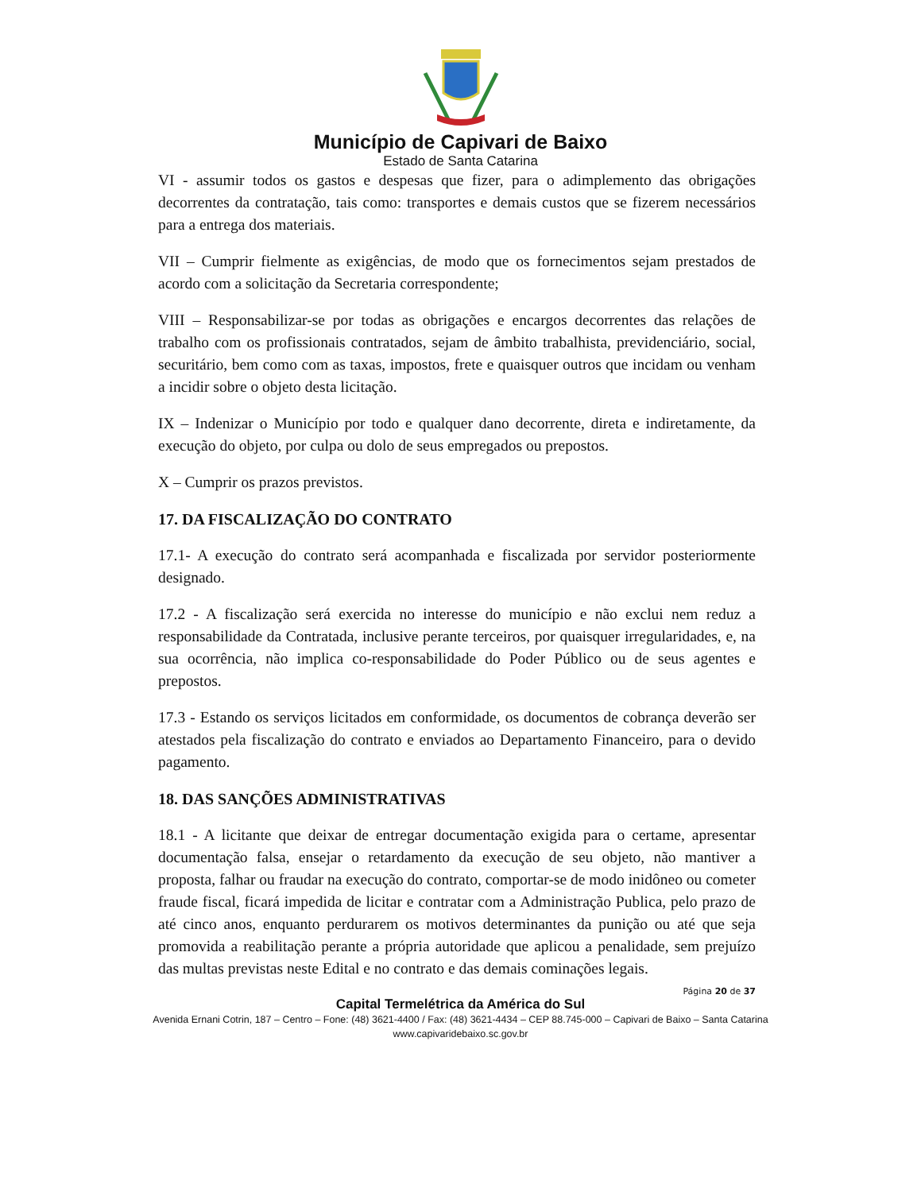Município de Capivari de Baixo
Estado de Santa Catarina
VI - assumir todos os gastos e despesas que fizer, para o adimplemento das obrigações decorrentes da contratação, tais como: transportes e demais custos que se fizerem necessários para a entrega dos materiais.
VII – Cumprir fielmente as exigências, de modo que os fornecimentos sejam prestados de acordo com a solicitação da Secretaria correspondente;
VIII – Responsabilizar-se por todas as obrigações e encargos decorrentes das relações de trabalho com os profissionais contratados, sejam de âmbito trabalhista, previdenciário, social, securitário, bem como com as taxas, impostos, frete e quaisquer outros que incidam ou venham a incidir sobre o objeto desta licitação.
IX – Indenizar o Município por todo e qualquer dano decorrente, direta e indiretamente, da execução do objeto, por culpa ou dolo de seus empregados ou prepostos.
X – Cumprir os prazos previstos.
17. DA FISCALIZAÇÃO DO CONTRATO
17.1- A execução do contrato será acompanhada e fiscalizada por servidor posteriormente designado.
17.2 - A fiscalização será exercida no interesse do município e não exclui nem reduz a responsabilidade da Contratada, inclusive perante terceiros, por quaisquer irregularidades, e, na sua ocorrência, não implica co-responsabilidade do Poder Público ou de seus agentes e prepostos.
17.3 - Estando os serviços licitados em conformidade, os documentos de cobrança deverão ser atestados pela fiscalização do contrato e enviados ao Departamento Financeiro, para o devido pagamento.
18. DAS SANÇÕES ADMINISTRATIVAS
18.1 - A licitante que deixar de entregar documentação exigida para o certame, apresentar documentação falsa, ensejar o retardamento da execução de seu objeto, não mantiver a proposta, falhar ou fraudar na execução do contrato, comportar-se de modo inidôneo ou cometer fraude fiscal, ficará impedida de licitar e contratar com a Administração Publica, pelo prazo de até cinco anos, enquanto perdurarem os motivos determinantes da punição ou até que seja promovida a reabilitação perante a própria autoridade que aplicou a penalidade, sem prejuízo das multas previstas neste Edital e no contrato e das demais cominações legais.
Página 20 de 37
Capital Termelétrica da América do Sul
Avenida Ernani Cotrin, 187 – Centro – Fone: (48) 3621-4400 / Fax: (48) 3621-4434 – CEP 88.745-000 – Capivari de Baixo – Santa Catarina
www.capivaridebaixo.sc.gov.br